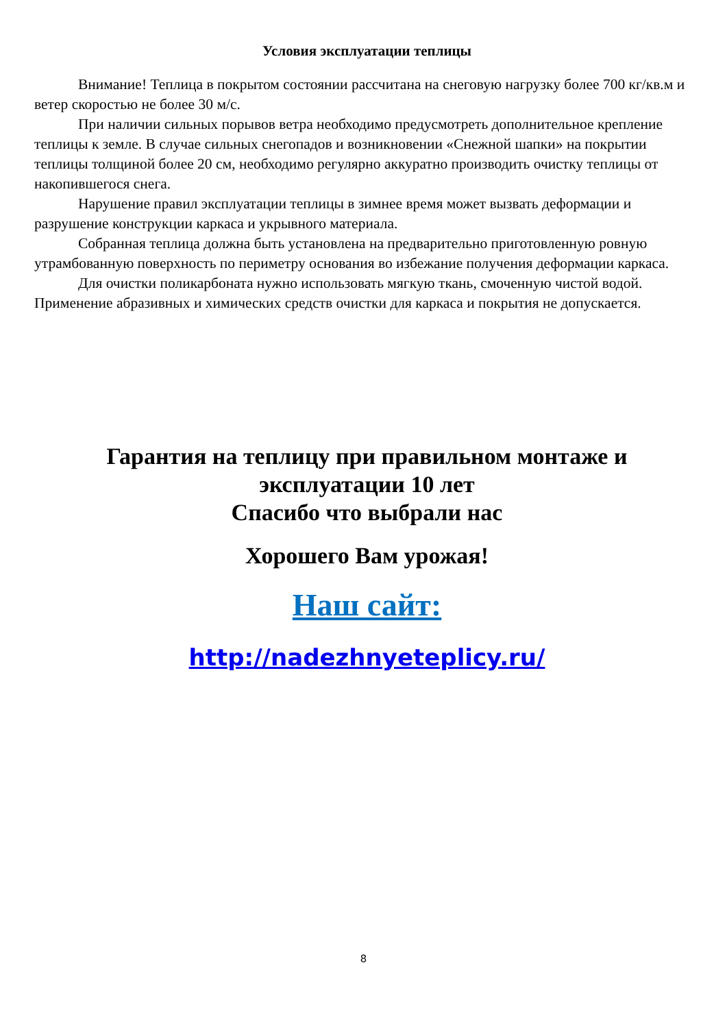Условия эксплуатации теплицы
Внимание! Теплица в покрытом состоянии рассчитана на снеговую нагрузку более 700 кг/кв.м и ветер скоростью не более 30 м/с.
При наличии сильных порывов ветра необходимо предусмотреть дополнительное крепление теплицы к земле. В случае сильных снегопадов и возникновении «Снежной шапки» на покрытии теплицы толщиной более 20 см, необходимо регулярно аккуратно производить очистку теплицы от накопившегося снега.
Нарушение правил эксплуатации теплицы в зимнее время может вызвать деформации и разрушение конструкции каркаса и укрывного материала.
Собранная теплица должна быть установлена на предварительно приготовленную ровную утрамбованную поверхность по периметру основания во избежание получения деформации каркаса.
Для очистки поликарбоната нужно использовать мягкую ткань, смоченную чистой водой. Применение абразивных и химических средств очистки для каркаса и покрытия не допускается.
Гарантия на теплицу при правильном монтаже и
эксплуатации 10 лет
Спасибо что выбрали нас
Хорошего Вам урожая!
Наш сайт:
http://nadezhnyeteplicy.ru/
8